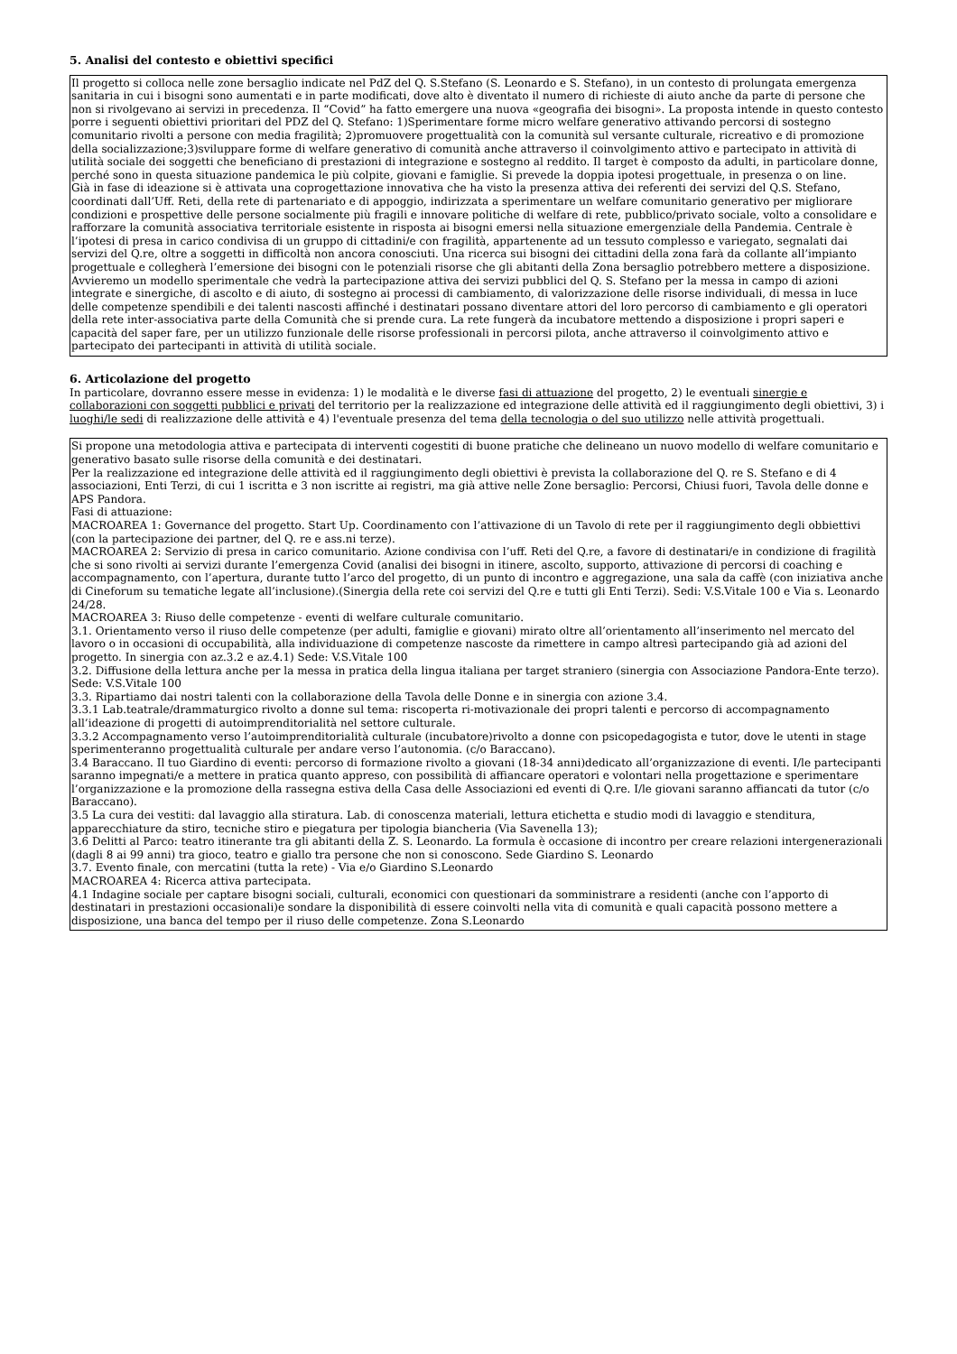5. Analisi del contesto e obiettivi specifici
Il progetto si colloca nelle zone bersaglio indicate nel PdZ del Q. S.Stefano (S. Leonardo e S. Stefano), in un contesto di prolungata emergenza sanitaria in cui i bisogni sono aumentati e in parte modificati, dove alto è diventato il numero di richieste di aiuto anche da parte di persone che non si rivolgevano ai servizi in precedenza. Il “Covid” ha fatto emergere una nuova «geografia dei bisogni». La proposta intende in questo contesto porre i seguenti obiettivi prioritari del PDZ del Q. Stefano: 1)Sperimentare forme micro welfare generativo attivando percorsi di sostegno comunitario rivolti a persone con media fragilità; 2)promuovere progettualità con la comunità sul versante culturale, ricreativo e di promozione della socializzazione;3)sviluppare forme di welfare generativo di comunità anche attraverso il coinvolgimento attivo e partecipato in attività di utilità sociale dei soggetti che beneficiano di prestazioni di integrazione e sostegno al reddito. Il target è composto da adulti, in particolare donne, perché sono in questa situazione pandemica le più colpite, giovani e famiglie. Si prevede la doppia ipotesi progettuale, in presenza o on line.
Già in fase di ideazione si è attivata una coprogettazione innovativa che ha visto la presenza attiva dei referenti dei servizi del Q.S. Stefano, coordinati dall’Uff. Reti, della rete di partenariato e di appoggio, indirizzata a sperimentare un welfare comunitario generativo per migliorare condizioni e prospettive delle persone socialmente più fragili e innovare politiche di welfare di rete, pubblico/privato sociale, volto a consolidare e rafforzare la comunità associativa territoriale esistente in risposta ai bisogni emersi nella situazione emergenziale della Pandemia. Centrale è l’ipotesi di presa in carico condivisa di un gruppo di cittadini/e con fragilità, appartenente ad un tessuto complesso e variegato, segnalati dai servizi del Q.re, oltre a soggetti in difficoltà non ancora conosciuti. Una ricerca sui bisogni dei cittadini della zona farà da collante all’impianto progettuale e collegherà l’emersione dei bisogni con le potenziali risorse che gli abitanti della Zona bersaglio potrebbero mettere a disposizione. Avvieremo un modello sperimentale che vedrà la partecipazione attiva dei servizi pubblici del Q. S. Stefano per la messa in campo di azioni integrate e sinergiche, di ascolto e di aiuto, di sostegno ai processi di cambiamento, di valorizzazione delle risorse individuali, di messa in luce delle competenze spendibili e dei talenti nascosti affinché i destinatari possano diventare attori del loro percorso di cambiamento e gli operatori della rete inter-associativa parte della Comunità che si prende cura. La rete fungerà da incubatore mettendo a disposizione i propri saperi e capacità del saper fare, per un utilizzo funzionale delle risorse professionali in percorsi pilota, anche attraverso il coinvolgimento attivo e partecipato dei partecipanti in attività di utilità sociale.
6. Articolazione del progetto
In particolare, dovranno essere messe in evidenza: 1) le modalità e le diverse fasi di attuazione del progetto, 2) le eventuali sinergie e collaborazioni con soggetti pubblici e privati del territorio per la realizzazione ed integrazione delle attività ed il raggiungimento degli obiettivi, 3) i luoghi/le sedi di realizzazione delle attività e 4) l'eventuale presenza del tema della tecnologia o del suo utilizzo nelle attività progettuali.
Si propone una metodologia attiva e partecipata di interventi cogestiti di buone pratiche che delineano un nuovo modello di welfare comunitario e generativo basato sulle risorse della comunità e dei destinatari.
Per la realizzazione ed integrazione delle attività ed il raggiungimento degli obiettivi è prevista la collaborazione del Q. re S. Stefano e di 4 associazioni, Enti Terzi, di cui 1 iscritta e 3 non iscritte ai registri, ma già attive nelle Zone bersaglio: Percorsi, Chiusi fuori, Tavola delle donne e APS Pandora.
Fasi di attuazione:
MACROAREA 1: Governance del progetto. Start Up. Coordinamento con l’attivazione di un Tavolo di rete per il raggiungimento degli obbiettivi (con la partecipazione dei partner, del Q. re e ass.ni terze).
MACROAREA 2: Servizio di presa in carico comunitario. Azione condivisa con l’uff. Reti del Q.re, a favore di destinatari/e in condizione di fragilità che si sono rivolti ai servizi durante l’emergenza Covid (analisi dei bisogni in itinere, ascolto, supporto, attivazione di percorsi di coaching e accompagnamento, con l’apertura, durante tutto l’arco del progetto, di un punto di incontro e aggregazione, una sala da caffè (con iniziativa anche di Cineforum su tematiche legate all’inclusione).(Sinergia della rete coi servizi del Q.re e tutti gli Enti Terzi). Sedi: V.S.Vitale 100 e Via s. Leonardo 24/28.
MACROAREA 3: Riuso delle competenze - eventi di welfare culturale comunitario.
3.1. Orientamento verso il riuso delle competenze (per adulti, famiglie e giovani) mirato oltre all’orientamento all’inserimento nel mercato del lavoro o in occasioni di occupabilità, alla individuazione di competenze nascoste da rimettere in campo altresì partecipando già ad azioni del progetto. In sinergia con az.3.2 e az.4.1) Sede: V.S.Vitale 100
3.2. Diffusione della lettura anche per la messa in pratica della lingua italiana per target straniero (sinergia con Associazione Pandora-Ente terzo). Sede: V.S.Vitale 100
3.3. Ripartiamo dai nostri talenti con la collaborazione della Tavola delle Donne e in sinergia con azione 3.4.
3.3.1 Lab.teatrale/drammaturgico rivolto a donne sul tema: riscoperta ri-motivazionale dei propri talenti e percorso di accompagnamento all’ideazione di progetti di autoimprenditorialità nel settore culturale.
3.3.2 Accompagnamento verso l’autoimprenditorialità culturale (incubatore)rivolto a donne con psicopedagogista e tutor, dove le utenti in stage sperimenteranno progettualità culturale per andare verso l’autonomia. (c/o Baraccano).
3.4 Baraccano. Il tuo Giardino di eventi: percorso di formazione rivolto a giovani (18-34 anni)dedicato all’organizzazione di eventi. I/le partecipanti saranno impegnati/e a mettere in pratica quanto appreso, con possibilità di affiancare operatori e volontari nella progettazione e sperimentare l’organizzazione e la promozione della rassegna estiva della Casa delle Associazioni ed eventi di Q.re. I/le giovani saranno affiancati da tutor (c/o Baraccano).
3.5 La cura dei vestiti: dal lavaggio alla stiratura. Lab. di conoscenza materiali, lettura etichetta e studio modi di lavaggio e stenditura, apparecchiature da stiro, tecniche stiro e piegatura per tipologia biancheria (Via Savenella 13);
3.6 Delitti al Parco: teatro itinerante tra gli abitanti della Z. S. Leonardo. La formula è occasione di incontro per creare relazioni intergenerazionali (dagli 8 ai 99 anni) tra gioco, teatro e giallo tra persone che non si conoscono. Sede Giardino S. Leonardo
3.7. Evento finale, con mercatini (tutta la rete) - Via e/o Giardino S.Leonardo
MACROAREA 4: Ricerca attiva partecipata.
4.1 Indagine sociale per captare bisogni sociali, culturali, economici con questionari da somministrare a residenti (anche con l’apporto di destinatari in prestazioni occasionali)e sondare la disponibilità di essere coinvolti nella vita di comunità e quali capacità possono mettere a disposizione, una banca del tempo per il riuso delle competenze. Zona S.Leonardo